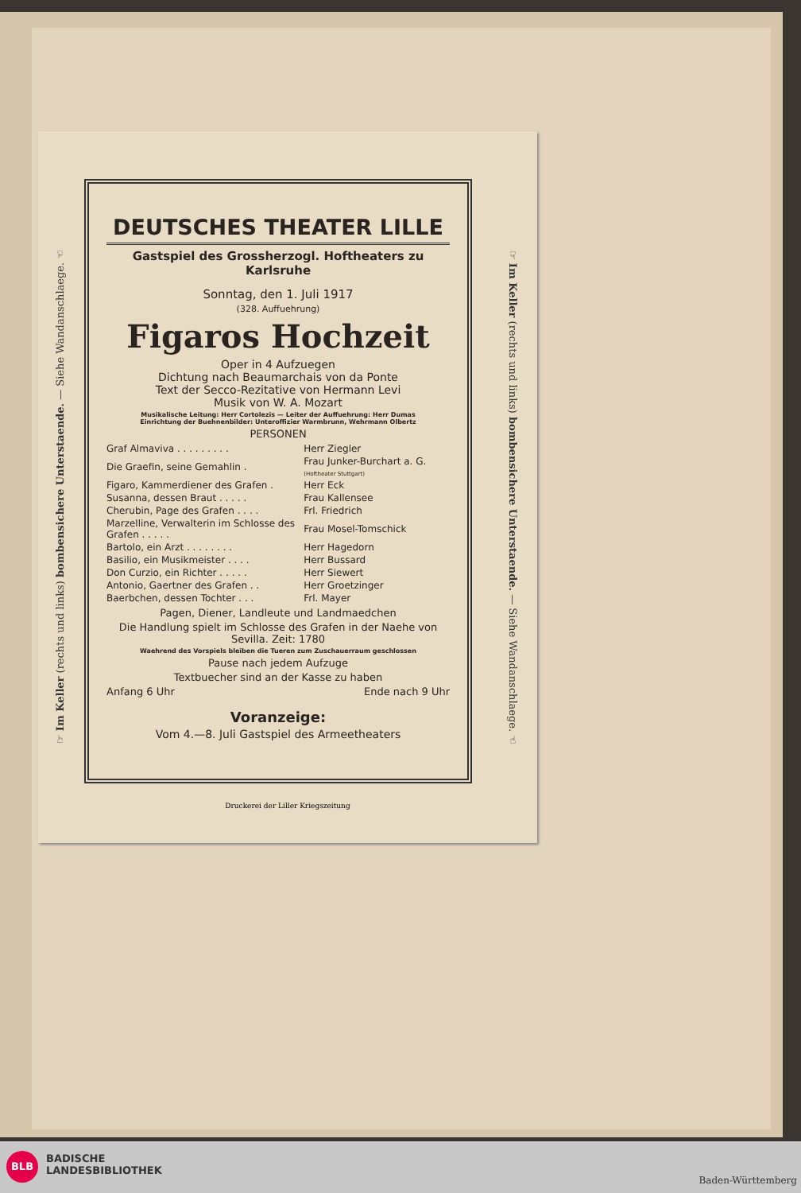☞ Im Keller (rechts und links) bombensichere Unterstaende. — Siehe Wandanschlaege. ☜
DEUTSCHES THEATER LILLE
Gastspiel des Grossherzogl. Hoftheaters zu Karlsruhe
Sonntag, den 1. Juli 1917
(328. Auffuehrung)
Figaros Hochzeit
Oper in 4 Aufzuegen
Dichtung nach Beaumarchais von da Ponte
Text der Secco-Rezitative von Hermann Levi
Musik von W. A. Mozart
Musikalische Leitung: Herr Cortolezis — Leiter der Auffuehrung: Herr Dumas
Einrichtung der Buehnenbilder: Unteroffizier Warmbrunn, Wehrmann Olbertz
PERSONEN
| Graf Almaviva . . . . . . . . . | Herr Ziegler |
| Die Graefin, seine Gemahlin . | Frau Junker-Burchart a. G. (Hoftheater Stuttgart) |
| Figaro, Kammerdiener des Grafen . | Herr Eck |
| Susanna, dessen Braut . . . . . | Frau Kallensee |
| Cherubin, Page des Grafen . . . . | Frl. Friedrich |
| Marzelline, Verwalterin im Schlosse des Grafen . . . . . | Frau Mosel-Tomschick |
| Bartolo, ein Arzt . . . . . . . . | Herr Hagedorn |
| Basilio, ein Musikmeister . . . . | Herr Bussard |
| Don Curzio, ein Richter . . . . . | Herr Siewert |
| Antonio, Gaertner des Grafen . . | Herr Groetzinger |
| Baerbchen, dessen Tochter . . . | Frl. Mayer |
Pagen, Diener, Landleute und Landmaedchen
Die Handlung spielt im Schlosse des Grafen in der Naehe von Sevilla. Zeit: 1780
Waehrend des Vorspiels bleiben die Tueren zum Zuschauerraum geschlossen
Pause nach jedem Aufzuge
Textbuecher sind an der Kasse zu haben
Anfang 6 Uhr Ende nach 9 Uhr
Voranzeige:
Vom 4.—8. Juli Gastspiel des Armeetheaters
☞ Im Keller (rechts und links) bombensichere Unterstaende. — Siehe Wandanschlaege. ☜
Druckerei der Liller Kriegszeitung
BLB
BADISCHE
LANDESBIBLIOTHEK
Baden-Württemberg